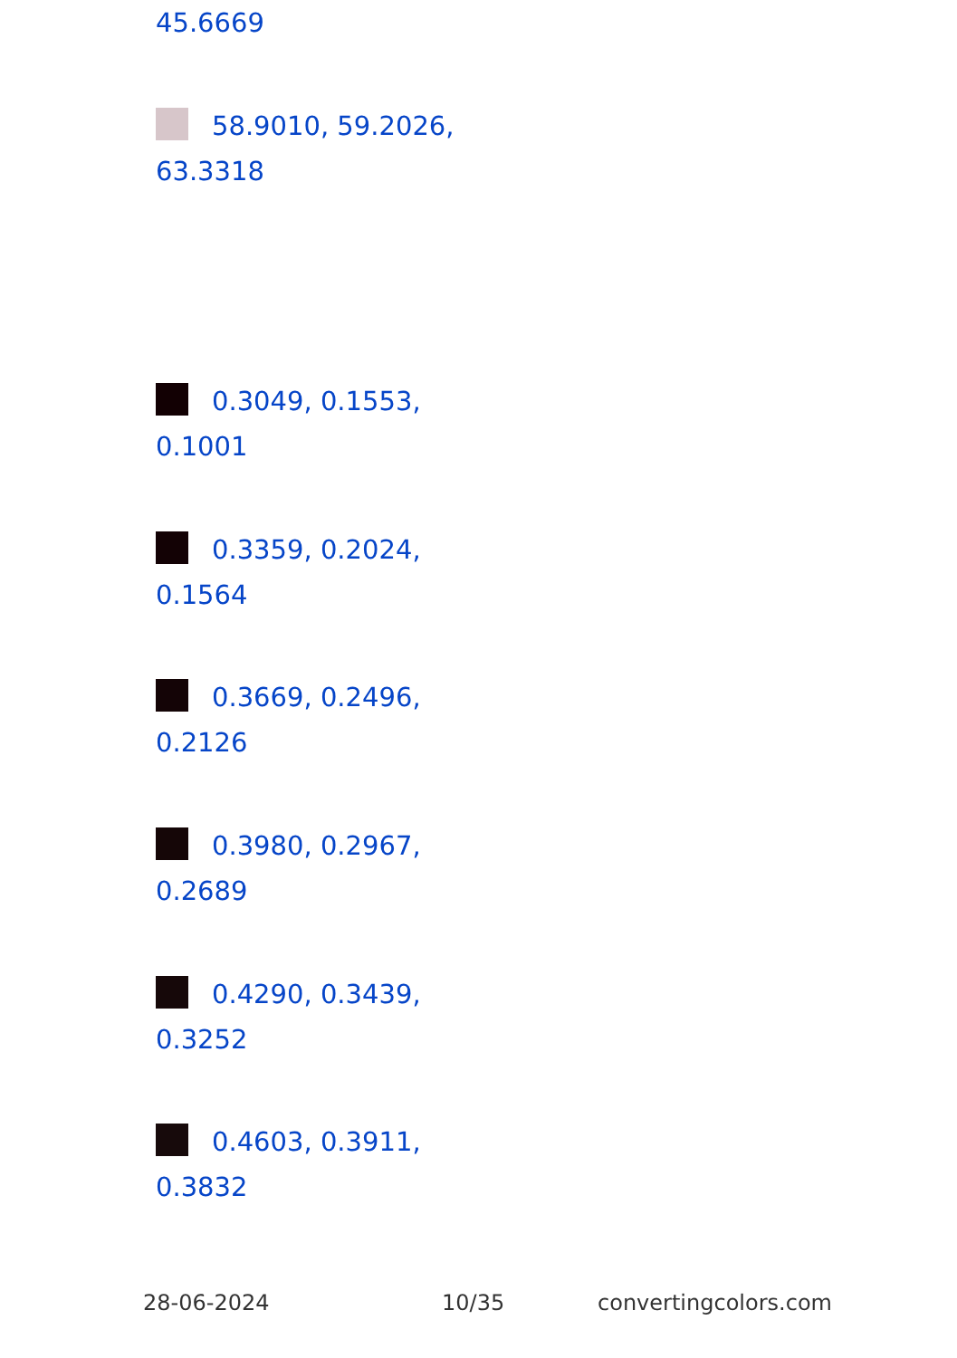45.6669
58.9010, 59.2026, 63.3318
0.3049, 0.1553, 0.1001
0.3359, 0.2024, 0.1564
0.3669, 0.2496, 0.2126
0.3980, 0.2967, 0.2689
0.4290, 0.3439, 0.3252
0.4603, 0.3911, 0.3832
28-06-2024 10/35 convertingcolors.com